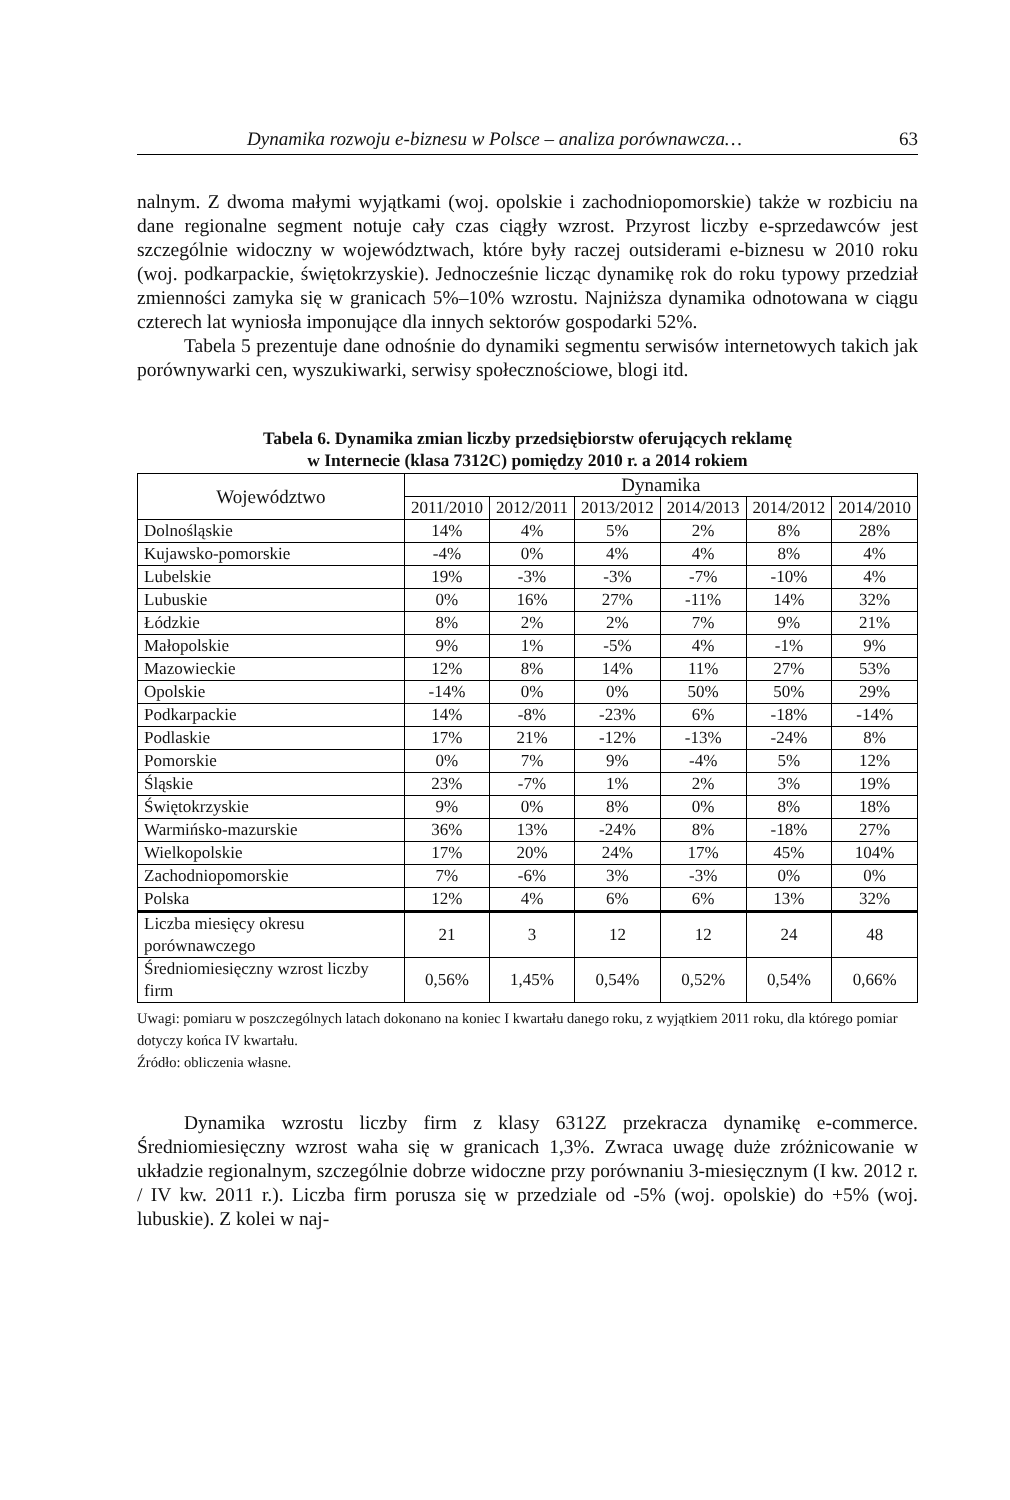Dynamika rozwoju e-biznesu w Polsce – analiza porównawcza… 63
nalnym. Z dwoma małymi wyjątkami (woj. opolskie i zachodniopomorskie) także w rozbiciu na dane regionalne segment notuje cały czas ciągły wzrost. Przyrost liczby e-sprzedawców jest szczególnie widoczny w województwach, które były raczej outsiderami e-biznesu w 2010 roku (woj. podkarpackie, świętokrzyskie). Jednocześnie licząc dynamikę rok do roku typowy przedział zmienności zamyka się w granicach 5%–10% wzrostu. Najniższa dynamika odnotowana w ciągu czterech lat wyniosła imponujące dla innych sektorów gospodarki 52%.
Tabela 5 prezentuje dane odnośnie do dynamiki segmentu serwisów internetowych takich jak porównywarki cen, wyszukiwarki, serwisy społecznościowe, blogi itd.
Tabela 6. Dynamika zmian liczby przedsiębiorstw oferujących reklamę
w Internecie (klasa 7312C) pomiędzy 2010 r. a 2014 rokiem
| Województwo | Dynamika | | | | | |
| --- | --- | --- | --- | --- | --- | --- |
| | 2011/2010 | 2012/2011 | 2013/2012 | 2014/2013 | 2014/2012 | 2014/2010 |
| Dolnośląskie | 14% | 4% | 5% | 2% | 8% | 28% |
| Kujawsko-pomorskie | -4% | 0% | 4% | 4% | 8% | 4% |
| Lubelskie | 19% | -3% | -3% | -7% | -10% | 4% |
| Lubuskie | 0% | 16% | 27% | -11% | 14% | 32% |
| Łódzkie | 8% | 2% | 2% | 7% | 9% | 21% |
| Małopolskie | 9% | 1% | -5% | 4% | -1% | 9% |
| Mazowieckie | 12% | 8% | 14% | 11% | 27% | 53% |
| Opolskie | -14% | 0% | 0% | 50% | 50% | 29% |
| Podkarpackie | 14% | -8% | -23% | 6% | -18% | -14% |
| Podlaskie | 17% | 21% | -12% | -13% | -24% | 8% |
| Pomorskie | 0% | 7% | 9% | -4% | 5% | 12% |
| Śląskie | 23% | -7% | 1% | 2% | 3% | 19% |
| Świętokrzyskie | 9% | 0% | 8% | 0% | 8% | 18% |
| Warmińsko-mazurskie | 36% | 13% | -24% | 8% | -18% | 27% |
| Wielkopolskie | 17% | 20% | 24% | 17% | 45% | 104% |
| Zachodniopomorskie | 7% | -6% | 3% | -3% | 0% | 0% |
| Polska | 12% | 4% | 6% | 6% | 13% | 32% |
| Liczba miesięcy okresu porównawczego | 21 | 3 | 12 | 12 | 24 | 48 |
| Średniomiesięczny wzrost liczby firm | 0,56% | 1,45% | 0,54% | 0,52% | 0,54% | 0,66% |
Uwagi: pomiaru w poszczególnych latach dokonano na koniec I kwartału danego roku, z wyjątkiem 2011 roku, dla którego pomiar dotyczy końca IV kwartału.
Źródło: obliczenia własne.
Dynamika wzrostu liczby firm z klasy 6312Z przekracza dynamikę e-commerce. Średniomiesięczny wzrost waha się w granicach 1,3%. Zwraca uwagę duże zróżnicowanie w układzie regionalnym, szczególnie dobrze widoczne przy porównaniu 3-miesięcznym (I kw. 2012 r. / IV kw. 2011 r.). Liczba firm porusza się w przedziale od -5% (woj. opolskie) do +5% (woj. lubuskie). Z kolei w naj-